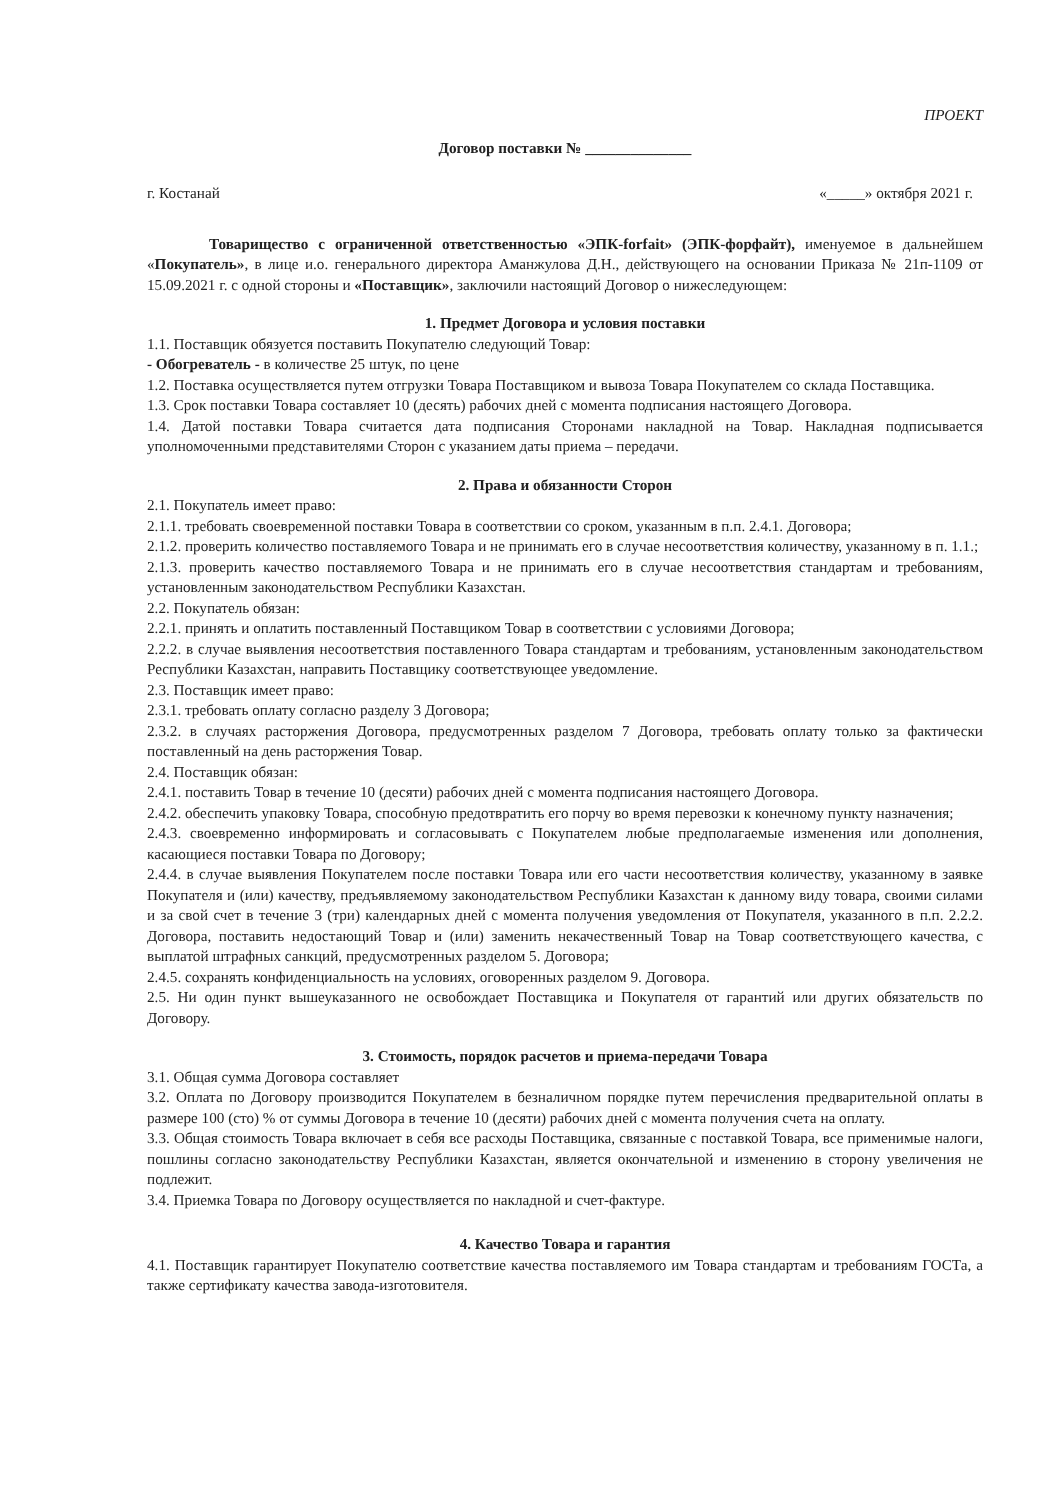ПРОЕКТ
Договор поставки № ______________
г. Костанай «_____» октября 2021 г.
Товарищество с ограниченной ответственностью «ЭПК-forfait» (ЭПК-форфайт), именуемое в дальнейшем «Покупатель», в лице и.о. генерального директора Аманжулова Д.Н., действующего на основании Приказа № 21п-1109 от 15.09.2021 г. с одной стороны и «Поставщик», заключили настоящий Договор о нижеследующем:
1. Предмет Договора и условия поставки
1.1. Поставщик обязуется поставить Покупателю следующий Товар:
- Обогреватель - в количестве 25 штук, по цене
1.2. Поставка осуществляется путем отгрузки Товара Поставщиком и вывоза Товара Покупателем со склада Поставщика.
1.3. Срок поставки Товара составляет 10 (десять) рабочих дней с момента подписания настоящего Договора.
1.4. Датой поставки Товара считается дата подписания Сторонами накладной на Товар. Накладная подписывается уполномоченными представителями Сторон с указанием даты приема – передачи.
2. Права и обязанности Сторон
2.1. Покупатель имеет право:
2.1.1. требовать своевременной поставки Товара в соответствии со сроком, указанным в п.п. 2.4.1. Договора;
2.1.2. проверить количество поставляемого Товара и не принимать его в случае несоответствия количеству, указанному в п. 1.1.;
2.1.3. проверить качество поставляемого Товара и не принимать его в случае несоответствия стандартам и требованиям, установленным законодательством Республики Казахстан.
2.2. Покупатель обязан:
2.2.1. принять и оплатить поставленный Поставщиком Товар в соответствии с условиями Договора;
2.2.2. в случае выявления несоответствия поставленного Товара стандартам и требованиям, установленным законодательством Республики Казахстан, направить Поставщику соответствующее уведомление.
2.3. Поставщик имеет право:
2.3.1. требовать оплату согласно разделу 3 Договора;
2.3.2. в случаях расторжения Договора, предусмотренных разделом 7 Договора, требовать оплату только за фактически поставленный на день расторжения Товар.
2.4. Поставщик обязан:
2.4.1. поставить Товар в течение 10 (десяти) рабочих дней с момента подписания настоящего Договора.
2.4.2. обеспечить упаковку Товара, способную предотвратить его порчу во время перевозки к конечному пункту назначения;
2.4.3. своевременно информировать и согласовывать с Покупателем любые предполагаемые изменения или дополнения, касающиеся поставки Товара по Договору;
2.4.4. в случае выявления Покупателем после поставки Товара или его части несоответствия количеству, указанному в заявке Покупателя и (или) качеству, предъявляемому законодательством Республики Казахстан к данному виду товара, своими силами и за свой счет в течение 3 (три) календарных дней с момента получения уведомления от Покупателя, указанного в п.п. 2.2.2. Договора, поставить недостающий Товар и (или) заменить некачественный Товар на Товар соответствующего качества, с выплатой штрафных санкций, предусмотренных разделом 5. Договора;
2.4.5. сохранять конфиденциальность на условиях, оговоренных разделом 9. Договора.
2.5. Ни один пункт вышеуказанного не освобождает Поставщика и Покупателя от гарантий или других обязательств по Договору.
3. Стоимость, порядок расчетов и приема-передачи Товара
3.1. Общая сумма Договора составляет
3.2. Оплата по Договору производится Покупателем в безналичном порядке путем перечисления предварительной оплаты в размере 100 (сто) % от суммы Договора в течение 10 (десяти) рабочих дней с момента получения счета на оплату.
3.3. Общая стоимость Товара включает в себя все расходы Поставщика, связанные с поставкой Товара, все применимые налоги, пошлины согласно законодательству Республики Казахстан, является окончательной и изменению в сторону увеличения не подлежит.
3.4. Приемка Товара по Договору осуществляется по накладной и счет-фактуре.
4. Качество Товара и гарантия
4.1. Поставщик гарантирует Покупателю соответствие качества поставляемого им Товара стандартам и требованиям ГОСТа, а также сертификату качества завода-изготовителя.